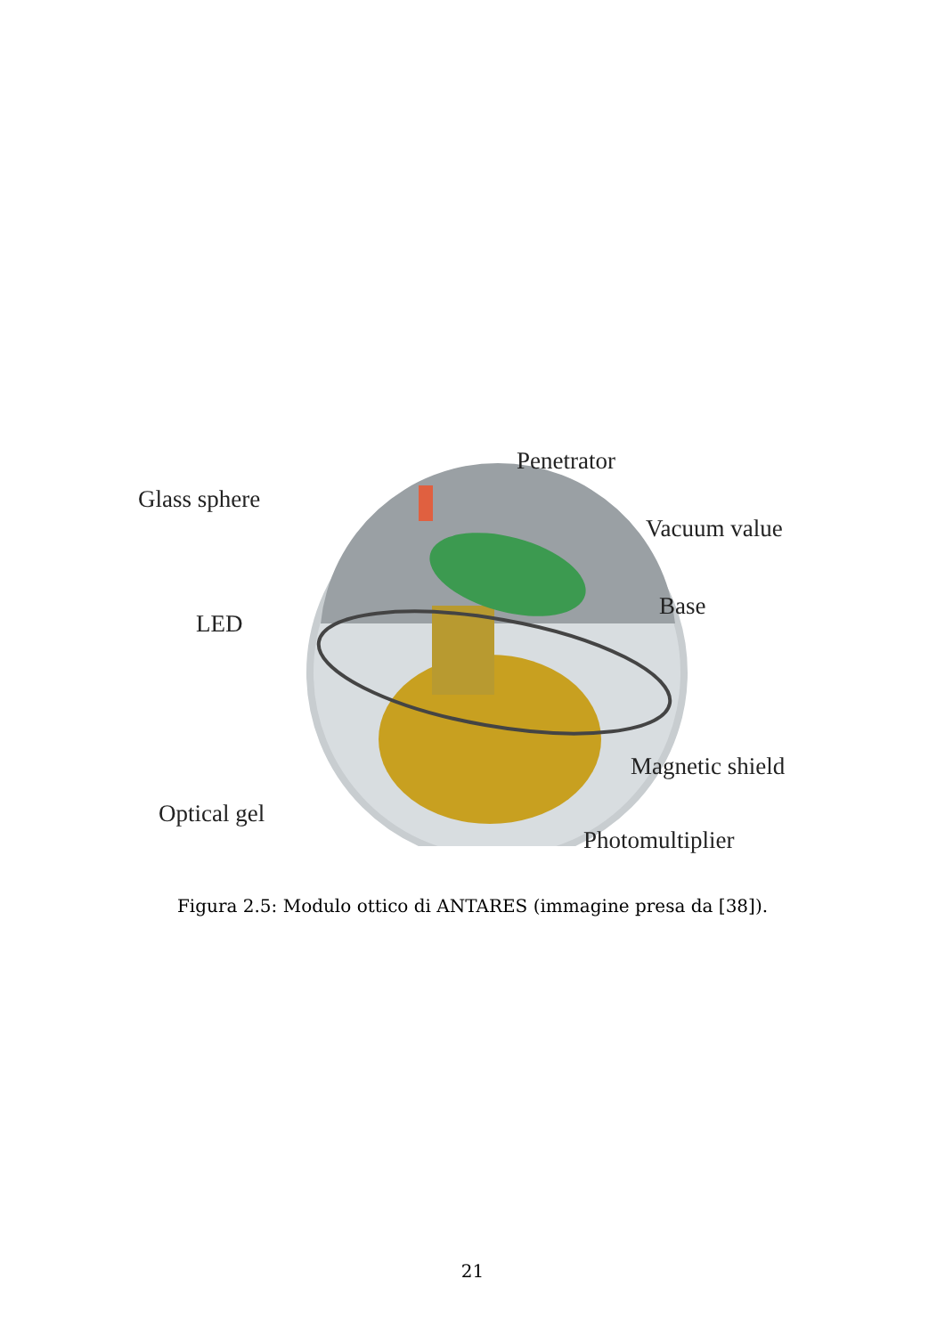Penetrator
Glass sphere
Vacuum value
Base
LED
Magnetic shield
Optical gel
Photomultiplier
Figura 2.5: Modulo ottico di ANTARES (immagine presa da [38]).
21